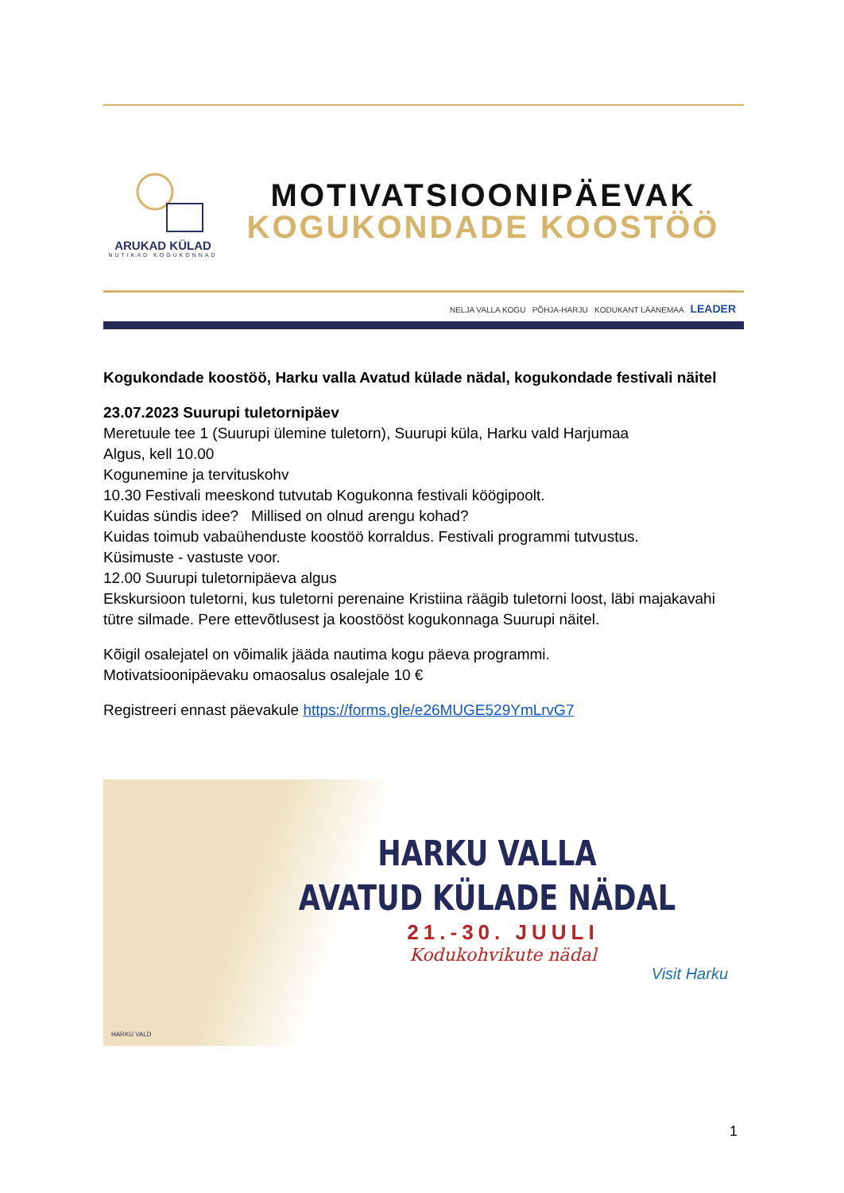ARUKAD KÜLAD
NUTIKAD KOGUKONNAD
MOTIVATSIOONIPÄEVAK
KOGUKONDADE KOOSTÖÖ
NELJA VALLA KOGU PÕHJA-HARJU KODUKANT LÄÄNEMAA LEADER
Kogukondade koostöö, Harku valla Avatud külade nädal, kogukondade festivali näitel
23.07.2023 Suurupi tuletornipäev
Meretuule tee 1 (Suurupi ülemine tuletorn), Suurupi küla, Harku vald Harjumaa
Algus, kell 10.00
Kogunemine ja tervituskohv
10.30 Festivali meeskond tutvutab Kogukonna festivali köögipoolt.
Kuidas sündis idee? Millised on olnud arengu kohad?
Kuidas toimub vabaühenduste koostöö korraldus. Festivali programmi tutvustus.
Küsimuste - vastuste voor.
12.00 Suurupi tuletornipäeva algus
Ekskursioon tuletorni, kus tuletorni perenaine Kristiina räägib tuletorni loost, läbi majakavahi tütre silmade. Pere ettevõtlusest ja koostööst kogukonnaga Suurupi näitel.
Kõigil osalejatel on võimalik jääda nautima kogu päeva programmi.
Motivatsioonipäevaku omaosalus osalejale 10 €
Registreeri ennast päevakule https://forms.gle/e26MUGE529YmLrvG7
HARKU VALLA
AVATUD KÜLADE NÄDAL
21.-30. JUULI
Kodukohvikute nädal
Visit Harku
HARKU VALD
1